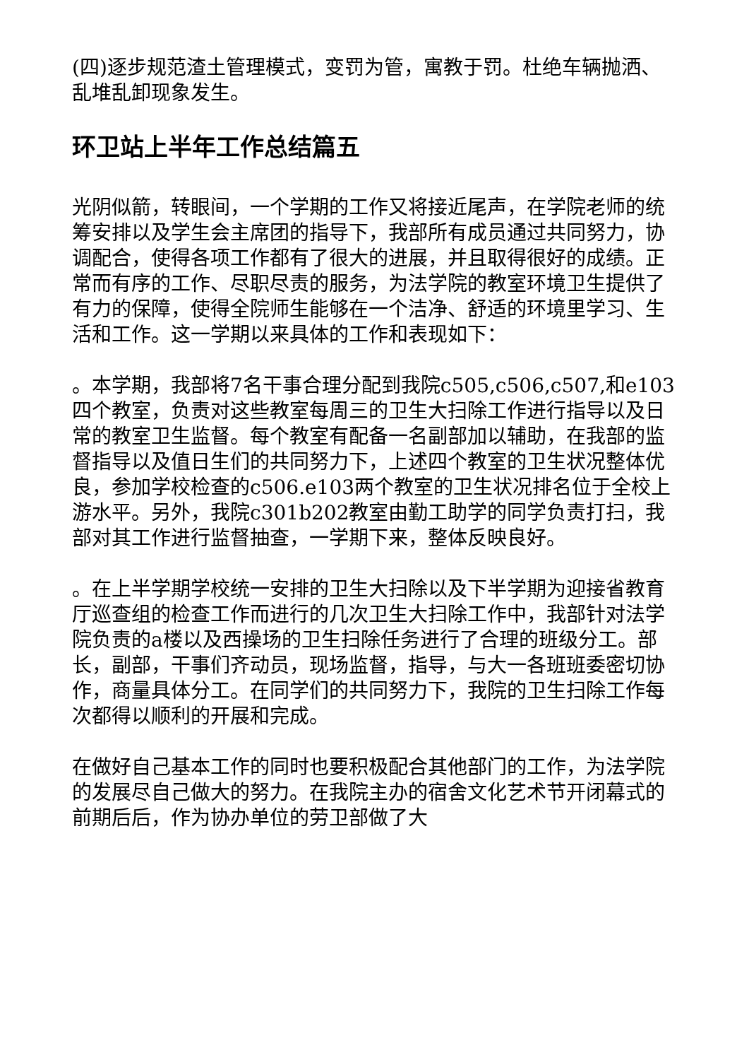(四)逐步规范渣土管理模式，变罚为管，寓教于罚。杜绝车辆抛洒、乱堆乱卸现象发生。
环卫站上半年工作总结篇五
光阴似箭，转眼间，一个学期的工作又将接近尾声，在学院老师的统筹安排以及学生会主席团的指导下，我部所有成员通过共同努力，协调配合，使得各项工作都有了很大的进展，并且取得很好的成绩。正常而有序的工作、尽职尽责的服务，为法学院的教室环境卫生提供了有力的保障，使得全院师生能够在一个洁净、舒适的环境里学习、生活和工作。这一学期以来具体的工作和表现如下：
。本学期，我部将7名干事合理分配到我院c505,c506,c507,和e103四个教室，负责对这些教室每周三的卫生大扫除工作进行指导以及日常的教室卫生监督。每个教室有配备一名副部加以辅助，在我部的监督指导以及值日生们的共同努力下，上述四个教室的卫生状况整体优良，参加学校检查的c506.e103两个教室的卫生状况排名位于全校上游水平。另外，我院c301b202教室由勤工助学的同学负责打扫，我部对其工作进行监督抽查，一学期下来，整体反映良好。
。在上半学期学校统一安排的卫生大扫除以及下半学期为迎接省教育厅巡查组的检查工作而进行的几次卫生大扫除工作中，我部针对法学院负责的a楼以及西操场的卫生扫除任务进行了合理的班级分工。部长，副部，干事们齐动员，现场监督，指导，与大一各班班委密切协作，商量具体分工。在同学们的共同努力下，我院的卫生扫除工作每次都得以顺利的开展和完成。
在做好自己基本工作的同时也要积极配合其他部门的工作，为法学院的发展尽自己做大的努力。在我院主办的宿舍文化艺术节开闭幕式的前期后后，作为协办单位的劳卫部做了大